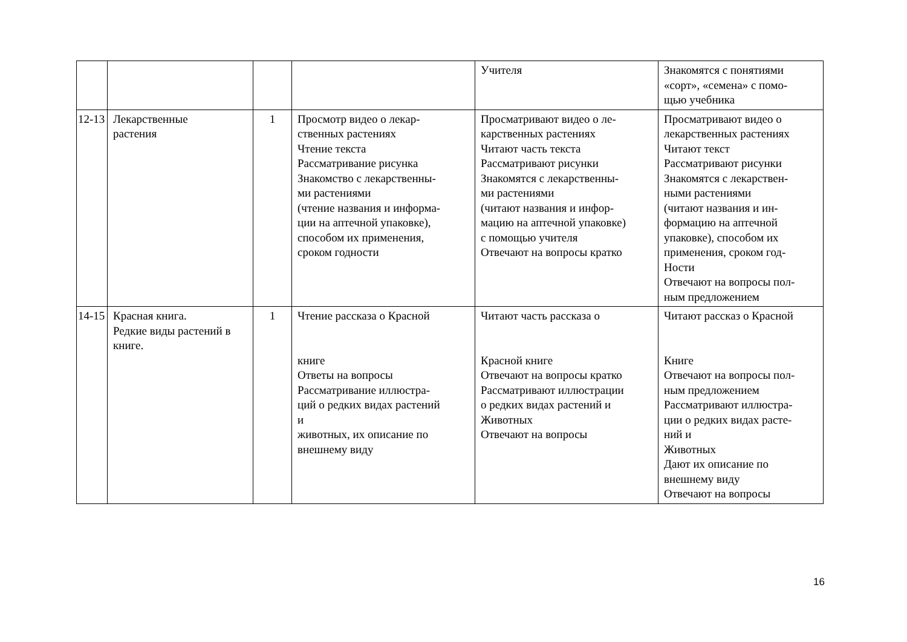| | | | | Учителя | Знакомятся с понятиями «сорт», «семена» с помо- щью учебника |
| 12-13 | Лекарственные растения | 1 | Просмотр видео о лекар- ственных растениях Чтение текста Рассматривание рисунка Знакомство с лекарственны- ми растениями (чтение названия и информа- ции на аптечной упаковке), способом их применения, сроком годности | Просматривают видео о ле- карственных растениях Читают часть текста Рассматривают рисунки Знакомятся с лекарственны- ми растениями (читают названия и инфор- мацию на аптечной упаковке) с помощью учителя Отвечают на вопросы кратко | Просматривают видео о лекарственных растениях Читают текст Рассматривают рисунки Знакомятся с лекарствен- ными растениями (читают названия и ин- формацию на аптечной упаковке), способом их применения, сроком год- Ности Отвечают на вопросы пол- ным предложением |
| 14-15 | Красная книга. Редкие виды растений в книге. | 1 | Чтение рассказа о Красной книге Ответы на вопросы Рассматривание иллюстра- ций о редких видах растений и животных, их описание по внешнему виду | Читают часть рассказа о Красной книге Отвечают на вопросы кратко Рассматривают иллюстрации о редких видах растений и Животных Отвечают на вопросы | Читают рассказ о Красной Книге Отвечают на вопросы пол- ным предложением Рассматривают иллюстра- ции о редких видах расте- ний и Животных Дают их описание по внешнему виду Отвечают на вопросы |
16